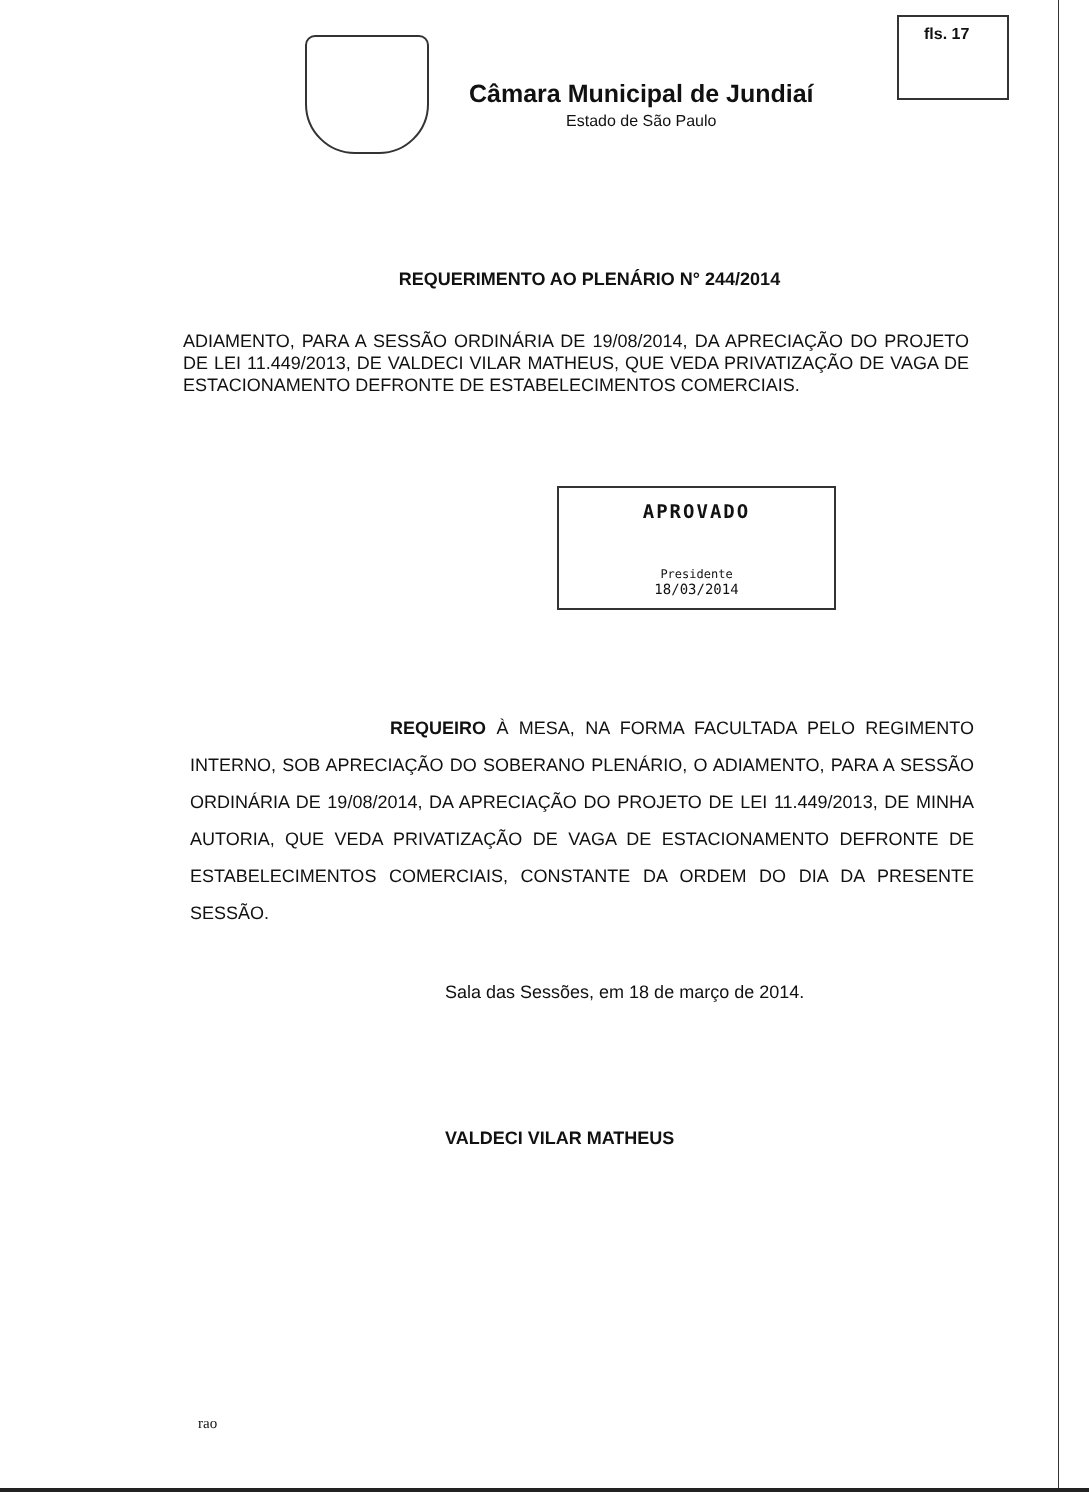fls. 17
Câmara Municipal de Jundiaí
Estado de São Paulo
REQUERIMENTO AO PLENÁRIO N° 244/2014
ADIAMENTO, PARA A SESSÃO ORDINÁRIA DE 19/08/2014, DA APRECIAÇÃO DO PROJETO DE LEI 11.449/2013, DE VALDECI VILAR MATHEUS, QUE VEDA PRIVATIZAÇÃO DE VAGA DE ESTACIONAMENTO DEFRONTE DE ESTABELECIMENTOS COMERCIAIS.
APROVADO
Presidente
18/03/2014
REQUEIRO À MESA, NA FORMA FACULTADA PELO REGIMENTO INTERNO, SOB APRECIAÇÃO DO SOBERANO PLENÁRIO, O ADIAMENTO, PARA A SESSÃO ORDINÁRIA DE 19/08/2014, DA APRECIAÇÃO DO PROJETO DE LEI 11.449/2013, DE MINHA AUTORIA, QUE VEDA PRIVATIZAÇÃO DE VAGA DE ESTACIONAMENTO DEFRONTE DE ESTABELECIMENTOS COMERCIAIS, CONSTANTE DA ORDEM DO DIA DA PRESENTE SESSÃO.
Sala das Sessões, em 18 de março de 2014.
VALDECI VILAR MATHEUS
rao